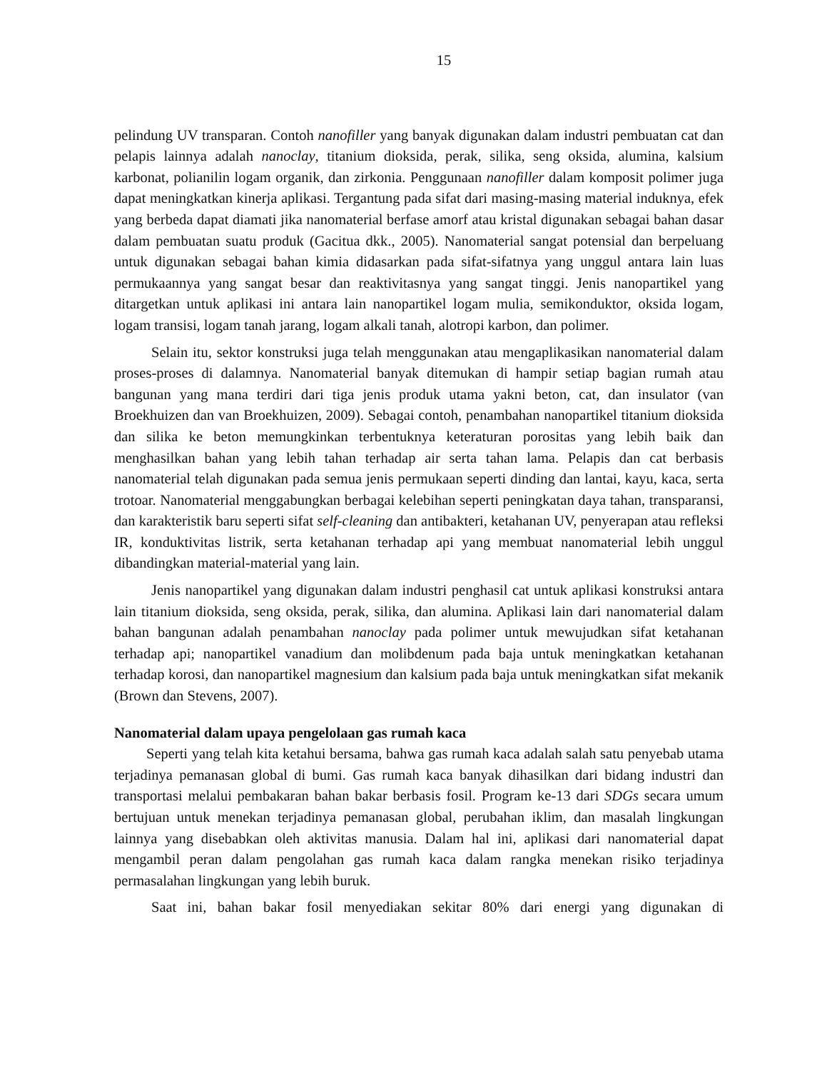15
pelindung UV transparan. Contoh nanofiller yang banyak digunakan dalam industri pembuatan cat dan pelapis lainnya adalah nanoclay, titanium dioksida, perak, silika, seng oksida, alumina, kalsium karbonat, polianilin logam organik, dan zirkonia. Penggunaan nanofiller dalam komposit polimer juga dapat meningkatkan kinerja aplikasi. Tergantung pada sifat dari masing-masing material induknya, efek yang berbeda dapat diamati jika nanomaterial berfase amorf atau kristal digunakan sebagai bahan dasar dalam pembuatan suatu produk (Gacitua dkk., 2005). Nanomaterial sangat potensial dan berpeluang untuk digunakan sebagai bahan kimia didasarkan pada sifat-sifatnya yang unggul antara lain luas permukaannya yang sangat besar dan reaktivitasnya yang sangat tinggi. Jenis nanopartikel yang ditargetkan untuk aplikasi ini antara lain nanopartikel logam mulia, semikonduktor, oksida logam, logam transisi, logam tanah jarang, logam alkali tanah, alotropi karbon, dan polimer.
Selain itu, sektor konstruksi juga telah menggunakan atau mengaplikasikan nanomaterial dalam proses-proses di dalamnya. Nanomaterial banyak ditemukan di hampir setiap bagian rumah atau bangunan yang mana terdiri dari tiga jenis produk utama yakni beton, cat, dan insulator (van Broekhuizen dan van Broekhuizen, 2009). Sebagai contoh, penambahan nanopartikel titanium dioksida dan silika ke beton memungkinkan terbentuknya keteraturan porositas yang lebih baik dan menghasilkan bahan yang lebih tahan terhadap air serta tahan lama. Pelapis dan cat berbasis nanomaterial telah digunakan pada semua jenis permukaan seperti dinding dan lantai, kayu, kaca, serta trotoar. Nanomaterial menggabungkan berbagai kelebihan seperti peningkatan daya tahan, transparansi, dan karakteristik baru seperti sifat self-cleaning dan antibakteri, ketahanan UV, penyerapan atau refleksi IR, konduktivitas listrik, serta ketahanan terhadap api yang membuat nanomaterial lebih unggul dibandingkan material-material yang lain.
Jenis nanopartikel yang digunakan dalam industri penghasil cat untuk aplikasi konstruksi antara lain titanium dioksida, seng oksida, perak, silika, dan alumina. Aplikasi lain dari nanomaterial dalam bahan bangunan adalah penambahan nanoclay pada polimer untuk mewujudkan sifat ketahanan terhadap api; nanopartikel vanadium dan molibdenum pada baja untuk meningkatkan ketahanan terhadap korosi, dan nanopartikel magnesium dan kalsium pada baja untuk meningkatkan sifat mekanik (Brown dan Stevens, 2007).
Nanomaterial dalam upaya pengelolaan gas rumah kaca
Seperti yang telah kita ketahui bersama, bahwa gas rumah kaca adalah salah satu penyebab utama terjadinya pemanasan global di bumi. Gas rumah kaca banyak dihasilkan dari bidang industri dan transportasi melalui pembakaran bahan bakar berbasis fosil. Program ke-13 dari SDGs secara umum bertujuan untuk menekan terjadinya pemanasan global, perubahan iklim, dan masalah lingkungan lainnya yang disebabkan oleh aktivitas manusia. Dalam hal ini, aplikasi dari nanomaterial dapat mengambil peran dalam pengolahan gas rumah kaca dalam rangka menekan risiko terjadinya permasalahan lingkungan yang lebih buruk.
Saat ini, bahan bakar fosil menyediakan sekitar 80% dari energi yang digunakan di